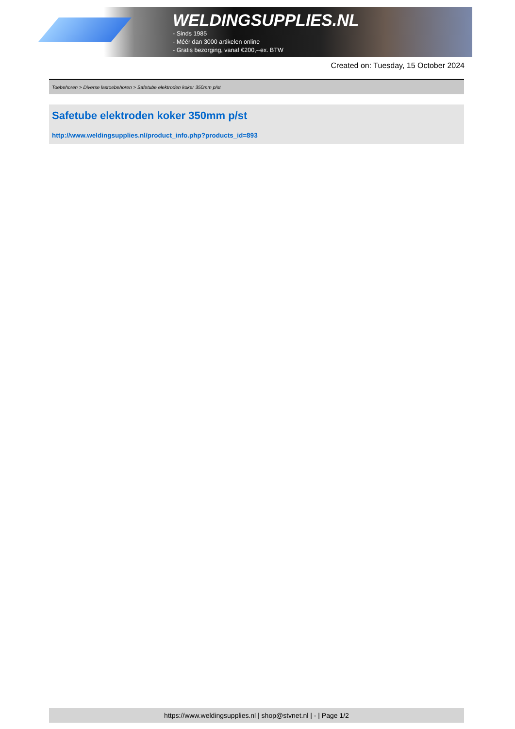WELDINGSUPPLIES.NL
- Sinds 1985
- Méér dan 3000 artikelen online
- Gratis bezorging, vanaf €200,--ex. BTW
Created on: Tuesday, 15 October 2024
Toebehoren > Diverse lastoebehoren > Safetube elektroden koker 350mm p/st
Safetube elektroden koker 350mm p/st
http://www.weldingsupplies.nl/product_info.php?products_id=893
https://www.weldingsupplies.nl | shop@stvnet.nl | - | Page 1/2